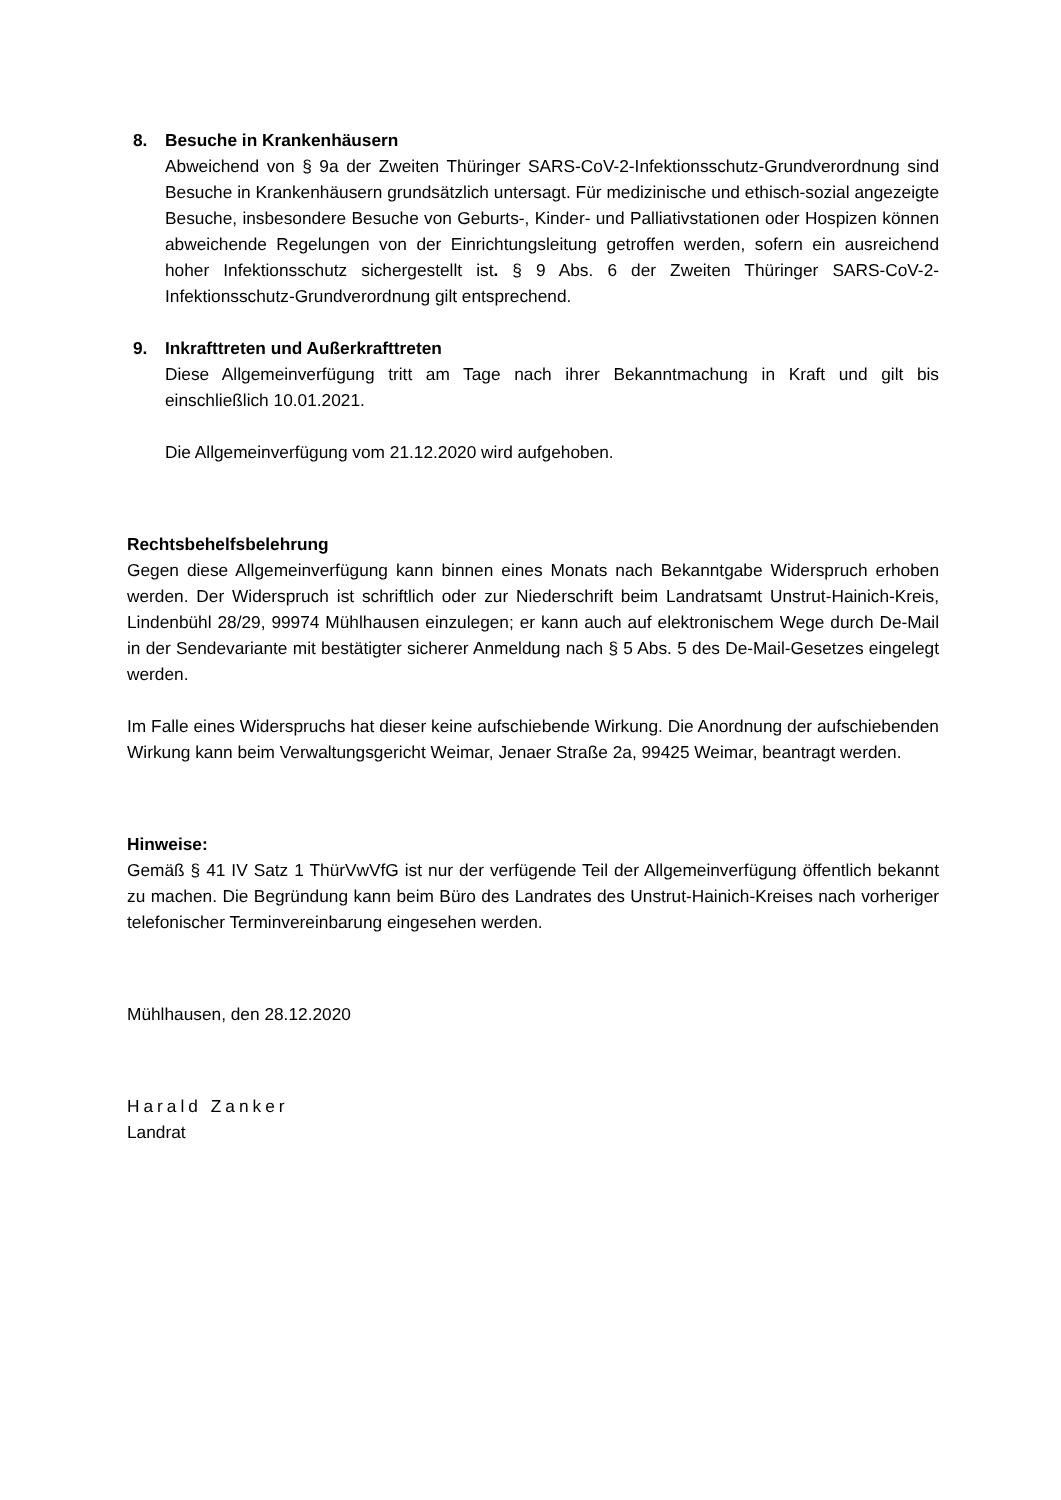8. Besuche in Krankenhäusern
Abweichend von § 9a der Zweiten Thüringer SARS-CoV-2-Infektionsschutz-Grundverordnung sind Besuche in Krankenhäusern grundsätzlich untersagt. Für medizinische und ethisch-sozial angezeigte Besuche, insbesondere Besuche von Geburts-, Kinder- und Palliativstationen oder Hospizen können abweichende Regelungen von der Einrichtungsleitung getroffen werden, sofern ein ausreichend hoher Infektionsschutz sichergestellt ist. § 9 Abs. 6 der Zweiten Thüringer SARS-CoV-2-Infektionsschutz-Grundverordnung gilt entsprechend.
9. Inkrafttreten und Außerkrafttreten
Diese Allgemeinverfügung tritt am Tage nach ihrer Bekanntmachung in Kraft und gilt bis einschließlich 10.01.2021.
Die Allgemeinverfügung vom 21.12.2020 wird aufgehoben.
Rechtsbehelfsbelehrung
Gegen diese Allgemeinverfügung kann binnen eines Monats nach Bekanntgabe Widerspruch erhoben werden. Der Widerspruch ist schriftlich oder zur Niederschrift beim Landratsamt Unstrut-Hainich-Kreis, Lindenbühl 28/29, 99974 Mühlhausen einzulegen; er kann auch auf elektronischem Wege durch De-Mail in der Sendevariante mit bestätigter sicherer Anmeldung nach § 5 Abs. 5 des De-Mail-Gesetzes eingelegt werden.
Im Falle eines Widerspruchs hat dieser keine aufschiebende Wirkung. Die Anordnung der aufschiebenden Wirkung kann beim Verwaltungsgericht Weimar, Jenaer Straße 2a, 99425 Weimar, beantragt werden.
Hinweise:
Gemäß § 41 IV Satz 1 ThürVwVfG ist nur der verfügende Teil der Allgemeinverfügung öffentlich bekannt zu machen. Die Begründung kann beim Büro des Landrates des Unstrut-Hainich-Kreises nach vorheriger telefonischer Terminvereinbarung eingesehen werden.
Mühlhausen, den 28.12.2020
Harald Zanker
Landrat